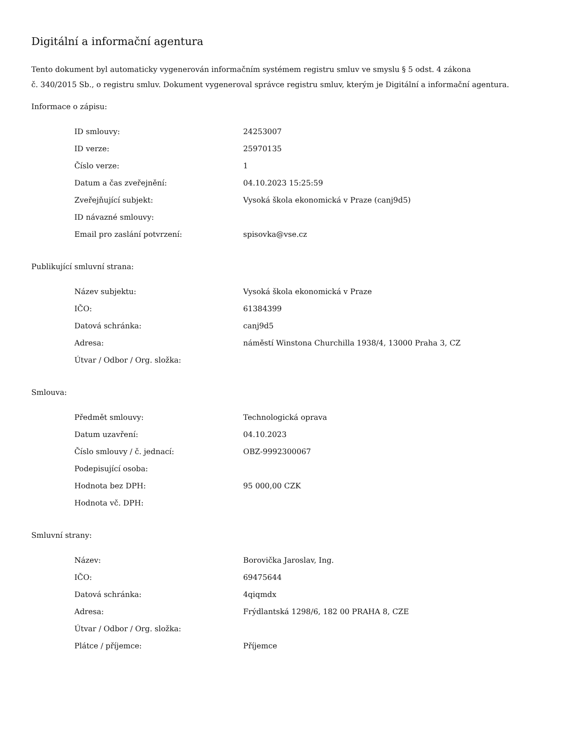Digitální a informační agentura
Tento dokument byl automaticky vygenerován informačním systémem registru smluv ve smyslu § 5 odst. 4 zákona
č. 340/2015 Sb., o registru smluv. Dokument vygeneroval správce registru smluv, kterým je Digitální a informační agentura.
Informace o zápisu:
| ID smlouvy: | 24253007 |
| ID verze: | 25970135 |
| Číslo verze: | 1 |
| Datum a čas zveřejnění: | 04.10.2023 15:25:59 |
| Zveřejňující subjekt: | Vysoká škola ekonomická v Praze (canj9d5) |
| ID návazné smlouvy: | |
| Email pro zaslání potvrzení: | spisovka@vse.cz |
Publikující smluvní strana:
| Název subjektu: | Vysoká škola ekonomická v Praze |
| IČO: | 61384399 |
| Datová schránka: | canj9d5 |
| Adresa: | náměstí Winstona Churchilla 1938/4, 13000 Praha 3, CZ |
| Útvar / Odbor / Org. složka: | |
Smlouva:
| Předmět smlouvy: | Technologická oprava |
| Datum uzavření: | 04.10.2023 |
| Číslo smlouvy / č. jednací: | OBZ-9992300067 |
| Podepisující osoba: | |
| Hodnota bez DPH: | 95 000,00 CZK |
| Hodnota vč. DPH: | |
Smluvní strany:
| Název: | Borovička Jaroslav, Ing. |
| IČO: | 69475644 |
| Datová schránka: | 4qiqmdx |
| Adresa: | Frýdlantská 1298/6, 182 00 PRAHA 8, CZE |
| Útvar / Odbor / Org. složka: | |
| Plátce / příjemce: | Příjemce |